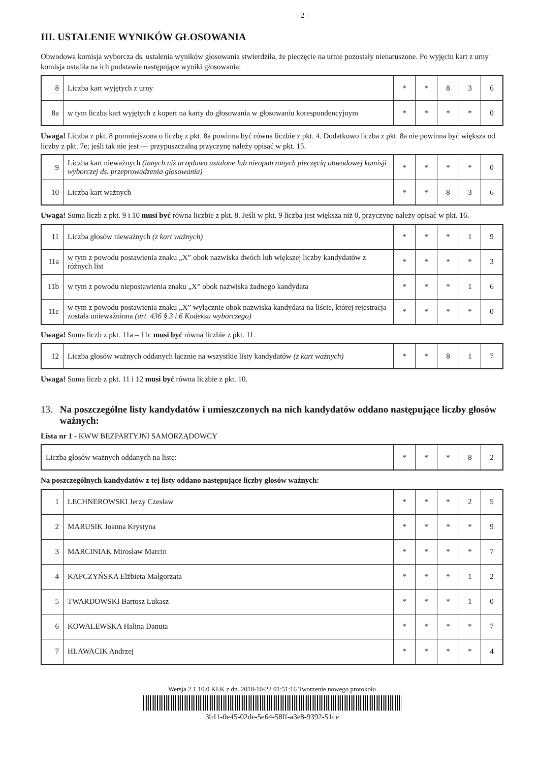- 2 -
III. USTALENIE WYNIKÓW GŁOSOWANIA
Obwodowa komisja wyborcza ds. ustalenia wyników głosowania stwierdziła, że pieczęcie na urnie pozostały nienaruszone. Po wyjęciu kart z urny komisja ustaliła na ich podstawie następujące wyniki głosowania:
| 8 | Liczba kart wyjętych z urny | * | * | 8 | 3 | 6 |
| 8a | w tym liczba kart wyjętych z kopert na karty do głosowania w głosowaniu korespondencyjnym | * | * | * | * | 0 |
Uwaga! Liczba z pkt. 8 pomniejszona o liczbę z pkt. 8a powinna być równa liczbie z pkt. 4. Dodatkowo liczba z pkt. 8a nie powinna być większa od liczby z pkt. 7e; jeśli tak nie jest — przypuszczalną przyczynę należy opisać w pkt. 15.
| 9 | Liczba kart nieważnych (innych niż urzędowo ustalone lub nieopatrzonych pieczęcią obwodowej komisji wyborczej ds. przeprowadzenia głosowania) | * | * | * | * | 0 |
| 10 | Liczba kart ważnych | * | * | 8 | 3 | 6 |
Uwaga! Suma liczb z pkt. 9 i 10 musi być równa liczbie z pkt. 8. Jeśli w pkt. 9 liczba jest większa niż 0, przyczynę należy opisać w pkt. 16.
| 11 | Liczba głosów nieważnych (z kart ważnych) | * | * | * | 1 | 9 |
| 11a | w tym z powodu postawienia znaku „X” obok nazwiska dwóch lub większej liczby kandydatów z różnych list | * | * | * | * | 3 |
| 11b | w tym z powodu niepostawienia znaku „X” obok nazwiska żadnego kandydata | * | * | * | 1 | 6 |
| 11c | w tym z powodu postawienia znaku „X” wyłącznie obok nazwiska kandydata na liście, której rejestracja została unieważniona (art. 436 § 3 i 6 Kodeksu wyborczego) | * | * | * | * | 0 |
Uwaga! Suma liczb z pkt. 11a – 11c musi być równa liczbie z pkt. 11.
| 12 | Liczba głosów ważnych oddanych łącznie na wszystkie listy kandydatów (z kart ważnych) | * | * | 8 | 1 | 7 |
Uwaga! Suma liczb z pkt. 11 i 12 musi być równa liczbie z pkt. 10.
13. Na poszczególne listy kandydatów i umieszczonych na nich kandydatów oddano następujące liczby głosów ważnych:
Lista nr 1 - KWW BEZPARTYJNI SAMORZĄDOWCY
| Liczba głosów ważnych oddanych na listę: | * | * | * | 8 | 2 |
Na poszczególnych kandydatów z tej listy oddano następujące liczby głosów ważnych:
| 1 | LECHNEROWSKI Jerzy Czesław | * | * | * | 2 | 5 |
| 2 | MARUSIK Joanna Krystyna | * | * | * | * | 9 |
| 3 | MARCINIAK Mirosław Marcin | * | * | * | * | 7 |
| 4 | KAPCZYŃSKA Elżbieta Małgorzata | * | * | * | 1 | 2 |
| 5 | TWARDOWSKI Bartosz Łukasz | * | * | * | 1 | 0 |
| 6 | KOWALEWSKA Halina Danuta | * | * | * | * | 7 |
| 7 | HLAWACIK Andrzej | * | * | * | * | 4 |
Wersja 2.1.10.0 KLK z dn. 2018-10-22 01:51:16 Tworzenie nowego protokołu
3b11-0e45-02de-5e64-58ff-a3e8-9392-51ce